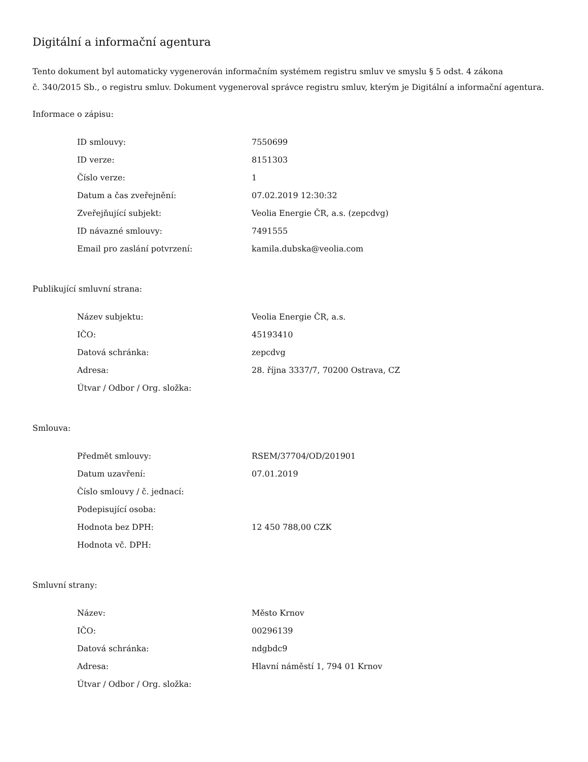Digitální a informační agentura
Tento dokument byl automaticky vygenerován informačním systémem registru smluv ve smyslu § 5 odst. 4 zákona
č. 340/2015 Sb., o registru smluv. Dokument vygeneroval správce registru smluv, kterým je Digitální a informační agentura.
Informace o zápisu:
| ID smlouvy: | 7550699 |
| ID verze: | 8151303 |
| Číslo verze: | 1 |
| Datum a čas zveřejnění: | 07.02.2019 12:30:32 |
| Zveřejňující subjekt: | Veolia Energie ČR, a.s. (zepcdvg) |
| ID návazné smlouvy: | 7491555 |
| Email pro zaslání potvrzení: | kamila.dubska@veolia.com |
Publikující smluvní strana:
| Název subjektu: | Veolia Energie ČR, a.s. |
| IČO: | 45193410 |
| Datová schránka: | zepcdvg |
| Adresa: | 28. října 3337/7, 70200 Ostrava, CZ |
| Útvar / Odbor / Org. složka: | |
Smlouva:
| Předmět smlouvy: | RSEM/37704/OD/201901 |
| Datum uzavření: | 07.01.2019 |
| Číslo smlouvy / č. jednací: | |
| Podepisující osoba: | |
| Hodnota bez DPH: | 12 450 788,00 CZK |
| Hodnota vč. DPH: | |
Smluvní strany:
| Název: | Město Krnov |
| IČO: | 00296139 |
| Datová schránka: | ndgbdc9 |
| Adresa: | Hlavní náměstí 1, 794 01 Krnov |
| Útvar / Odbor / Org. složka: | |